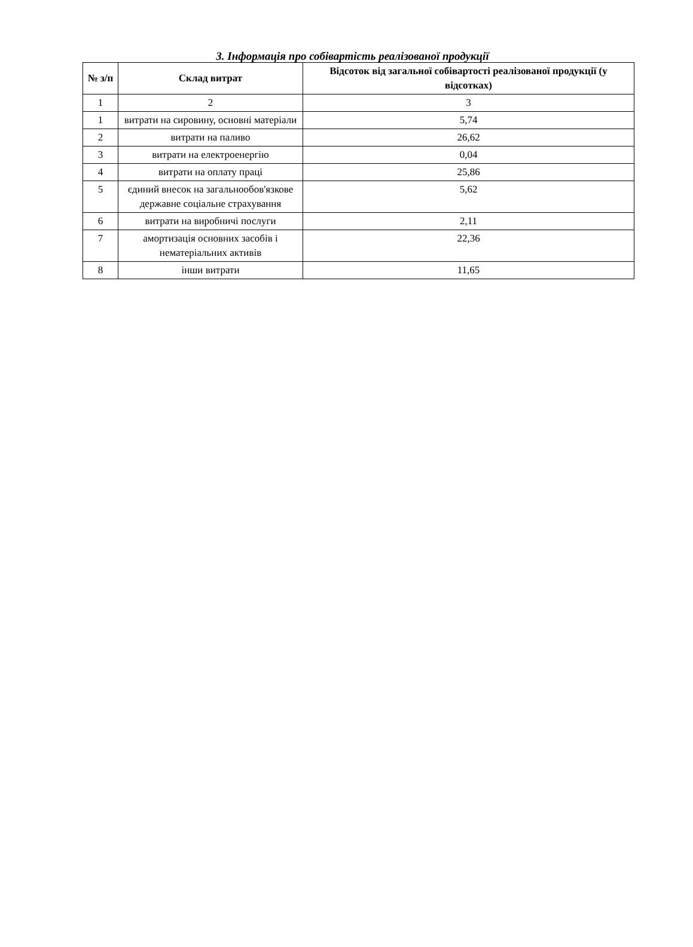3. Інформація про собівартість реалізованої продукції
| № з/п | Склад витрат | Відсоток від загальної собівартості реалізованої продукції (у відсотках) |
| --- | --- | --- |
| 1 | 2 | 3 |
| 1 | витрати на сировину, основні матеріали | 5,74 |
| 2 | витрати на паливо | 26,62 |
| 3 | витрати на електроенергію | 0,04 |
| 4 | витрати на оплату праці | 25,86 |
| 5 | єдиний внесок на загальнообов'язкове державне соціальне страхування | 5,62 |
| 6 | витрати на виробничі послуги | 2,11 |
| 7 | амортизація основних засобів і нематеріальних активів | 22,36 |
| 8 | інши витрати | 11,65 |